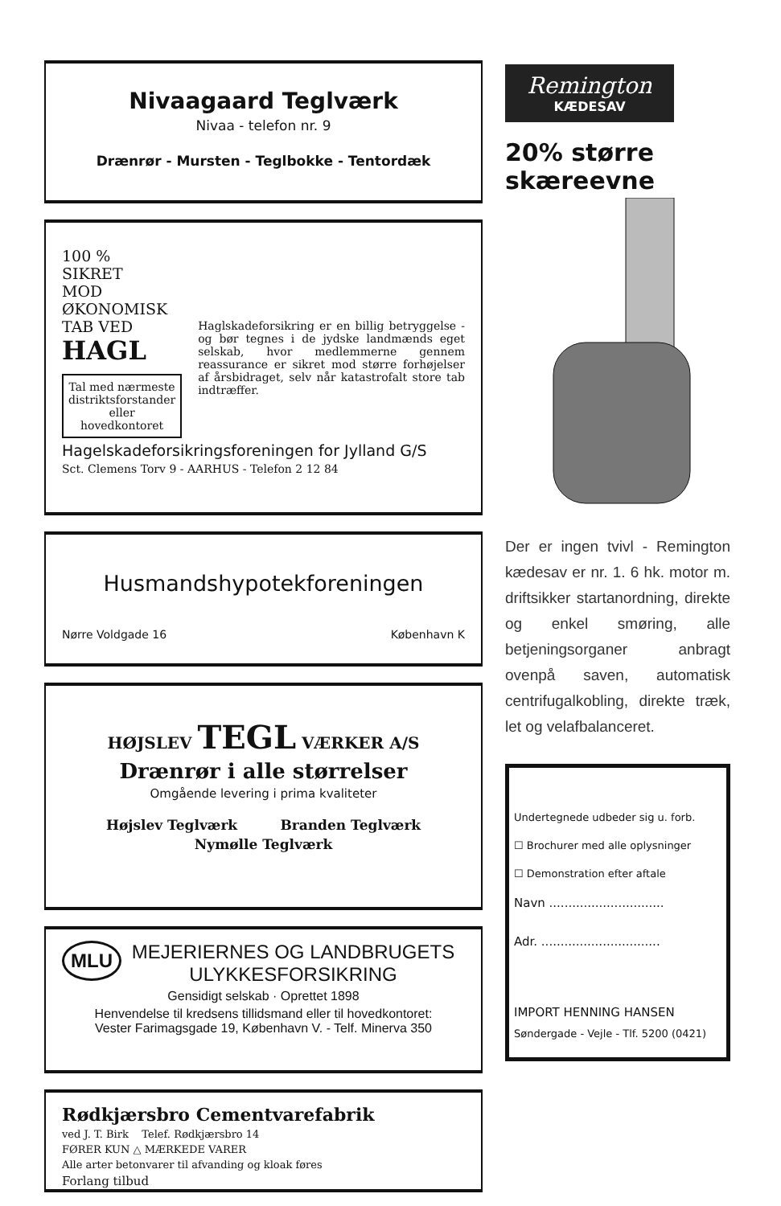Nivaagaard Teglværk
Nivaa - telefon nr. 9
Drænrør - Mursten - Teglbokke - Tentordæk
100 %
SIKRET
MOD
ØKONOMISK
TAB VED
HAGL
Tal med nærmeste distriktsforstander eller hovedkontoret
Haglskadeforsikring er en billig betryggelse - og bør tegnes i de jydske landmænds eget selskab, hvor medlemmerne gennem reassurance er sikret mod større forhøjelser af årsbidraget, selv når katastrofalt store tab indtræffer.
Hagelskadeforsikringsforeningen for Jylland G/S
Sct. Clemens Torv 9 - AARHUS - Telefon 2 12 84
Husmandshypotekforeningen
Nørre Voldgade 16 København K
HØJSLEV TEGL VÆRKER A/S
Drænrør i alle størrelser
Omgående levering i prima kvaliteter
Højslev Teglværk Branden Teglværk
Nymølle Teglværk
MLU MEJERIERNES OG LANDBRUGETS
ULYKKESFORSIKRING
Gensidigt selskab · Oprettet 1898
Henvendelse til kredsens tillidsmand eller til hovedkontoret:
Vester Farimagsgade 19, København V. - Telf. Minerva 350
Rødkjærsbro Cementvarefabrik
ved J. T. Birk Telef. Rødkjærsbro 14
FØRER KUN △ MÆRKEDE VARER
Alle arter betonvarer til afvanding og kloak føres
Forlang tilbud
Remington
KÆDESAV
20% større
skæreevne
Der er ingen tvivl - Remington kædesav er nr. 1. 6 hk. motor m. driftsikker startanordning, direkte og enkel smøring, alle betjeningsorganer anbragt ovenpå saven, automatisk centrifugalkobling, direkte træk, let og velafbalanceret.
Undertegnede udbeder sig u. forb.
☐ Brochurer med alle oplysninger
☐ Demonstration efter aftale
Navn ..............................
Adr. ...............................
IMPORT HENNING HANSEN
Søndergade - Vejle - Tlf. 5200 (0421)